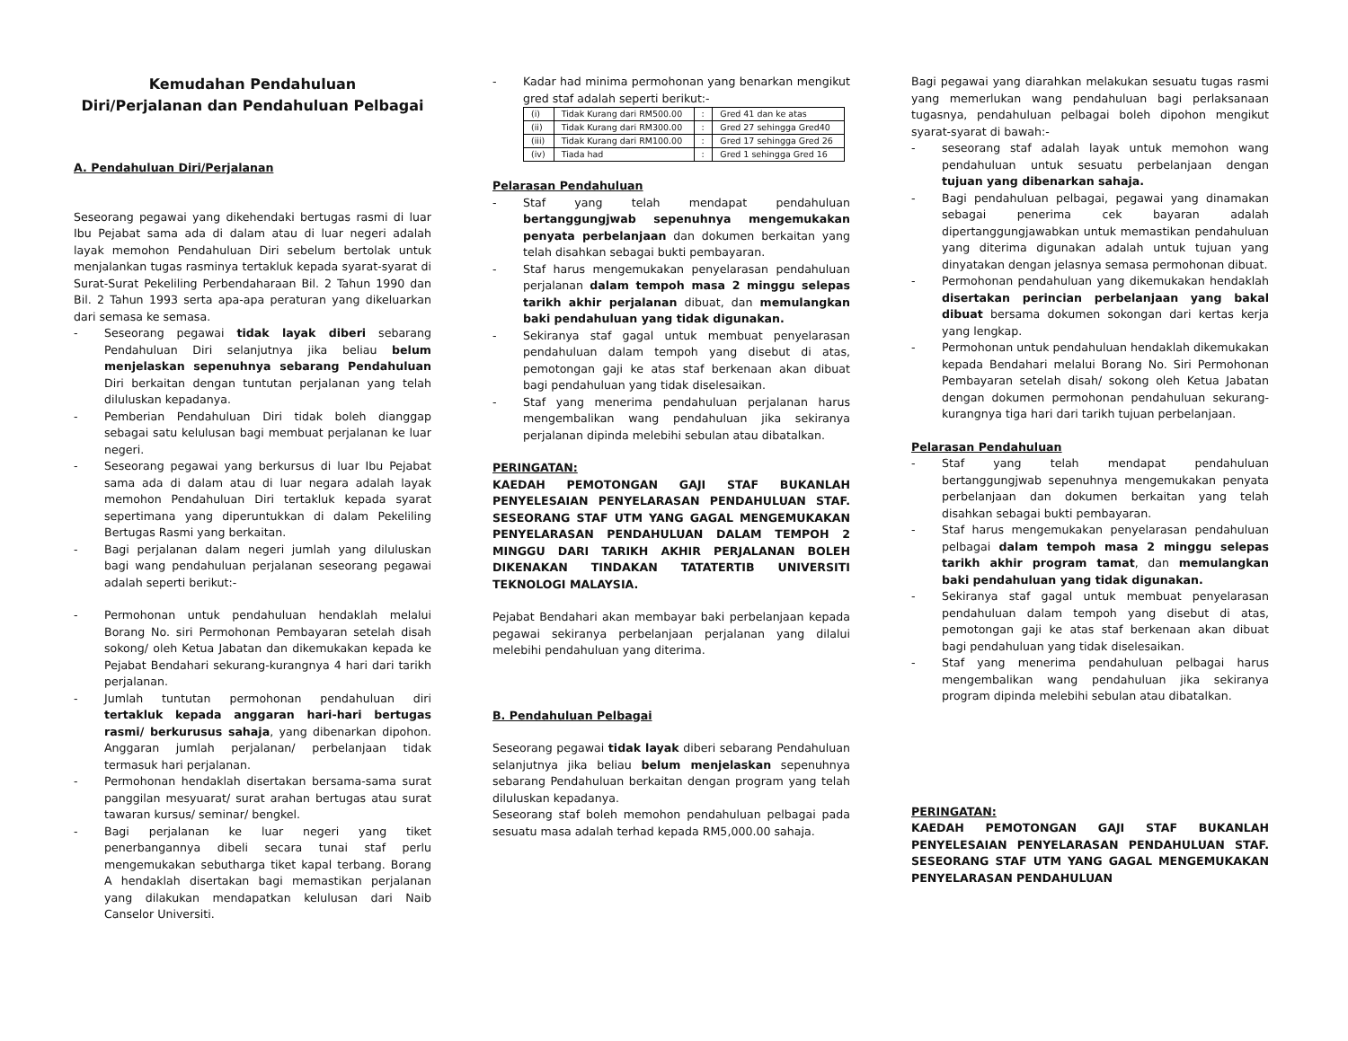Kemudahan Pendahuluan
Diri/Perjalanan dan Pendahuluan Pelbagai
A. Pendahuluan Diri/Perjalanan
Seseorang pegawai yang dikehendaki bertugas rasmi di luar Ibu Pejabat sama ada di dalam atau di luar negeri adalah layak memohon Pendahuluan Diri sebelum bertolak untuk menjalankan tugas rasminya tertakluk kepada syarat-syarat di Surat-Surat Pekeliling Perbendaharaan Bil. 2 Tahun 1990 dan Bil. 2 Tahun 1993 serta apa-apa peraturan yang dikeluarkan dari semasa ke semasa.
- Seseorang pegawai tidak layak diberi sebarang Pendahuluan Diri selanjutnya jika beliau belum menjelaskan sepenuhnya sebarang Pendahuluan Diri berkaitan dengan tuntutan perjalanan yang telah diluluskan kepadanya.
- Pemberian Pendahuluan Diri tidak boleh dianggap sebagai satu kelulusan bagi membuat perjalanan ke luar negeri.
- Seseorang pegawai yang berkursus di luar Ibu Pejabat sama ada di dalam atau di luar negara adalah layak memohon Pendahuluan Diri tertakluk kepada syarat sepertimana yang diperuntukkan di dalam Pekeliling Bertugas Rasmi yang berkaitan.
- Bagi perjalanan dalam negeri jumlah yang diluluskan bagi wang pendahuluan perjalanan seseorang pegawai adalah seperti berikut:-
- Permohonan untuk pendahuluan hendaklah melalui Borang No. siri Permohonan Pembayaran setelah disah sokong/ oleh Ketua Jabatan dan dikemukakan kepada ke Pejabat Bendahari sekurang-kurangnya 4 hari dari tarikh perjalanan.
- Jumlah tuntutan permohonan pendahuluan diri tertakluk kepada anggaran hari-hari bertugas rasmi/ berkurusus sahaja, yang dibenarkan dipohon. Anggaran jumlah perjalanan/ perbelanjaan tidak termasuk hari perjalanan.
- Permohonan hendaklah disertakan bersama-sama surat panggilan mesyuarat/ surat arahan bertugas atau surat tawaran kursus/ seminar/ bengkel.
- Bagi perjalanan ke luar negeri yang tiket penerbangannya dibeli secara tunai staf perlu mengemukakan sebutharga tiket kapal terbang. Borang A hendaklah disertakan bagi memastikan perjalanan yang dilakukan mendapatkan kelulusan dari Naib Canselor Universiti.
- Kadar had minima permohonan yang benarkan mengikut gred staf adalah seperti berikut:-
| (i) | Tidak Kurang dari RM500.00 | : | Gred 41 dan ke atas |
| (ii) | Tidak Kurang dari RM300.00 | : | Gred 27 sehingga Gred40 |
| (iii) | Tidak Kurang dari RM100.00 | : | Gred 17 sehingga Gred 26 |
| (iv) | Tiada had | : | Gred 1 sehingga Gred 16 |
Pelarasan Pendahuluan
- Staf yang telah mendapat pendahuluan bertanggungjwab sepenuhnya mengemukakan penyata perbelanjaan dan dokumen berkaitan yang telah disahkan sebagai bukti pembayaran.
- Staf harus mengemukakan penyelarasan pendahuluan perjalanan dalam tempoh masa 2 minggu selepas tarikh akhir perjalanan dibuat, dan memulangkan baki pendahuluan yang tidak digunakan.
- Sekiranya staf gagal untuk membuat penyelarasan pendahuluan dalam tempoh yang disebut di atas, pemotongan gaji ke atas staf berkenaan akan dibuat bagi pendahuluan yang tidak diselesaikan.
- Staf yang menerima pendahuluan perjalanan harus mengembalikan wang pendahuluan jika sekiranya perjalanan dipinda melebihi sebulan atau dibatalkan.
PERINGATAN:
KAEDAH PEMOTONGAN GAJI STAF BUKANLAH PENYELESAIAN PENYELARASAN PENDAHULUAN STAF. SESEORANG STAF UTM YANG GAGAL MENGEMUKAKAN PENYELARASAN PENDAHULUAN DALAM TEMPOH 2 MINGGU DARI TARIKH AKHIR PERJALANAN BOLEH DIKENAKAN TINDAKAN TATATERTIB UNIVERSITI TEKNOLOGI MALAYSIA.
Pejabat Bendahari akan membayar baki perbelanjaan kepada pegawai sekiranya perbelanjaan perjalanan yang dilalui melebihi pendahuluan yang diterima.
B. Pendahuluan Pelbagai
Seseorang pegawai tidak layak diberi sebarang Pendahuluan selanjutnya jika beliau belum menjelaskan sepenuhnya sebarang Pendahuluan berkaitan dengan program yang telah diluluskan kepadanya.
Seseorang staf boleh memohon pendahuluan pelbagai pada sesuatu masa adalah terhad kepada RM5,000.00 sahaja.
Bagi pegawai yang diarahkan melakukan sesuatu tugas rasmi yang memerlukan wang pendahuluan bagi perlaksanaan tugasnya, pendahuluan pelbagai boleh dipohon mengikut syarat-syarat di bawah:-
- seseorang staf adalah layak untuk memohon wang pendahuluan untuk sesuatu perbelanjaan dengan tujuan yang dibenarkan sahaja.
- Bagi pendahuluan pelbagai, pegawai yang dinamakan sebagai penerima cek bayaran adalah dipertanggungjawabkan untuk memastikan pendahuluan yang diterima digunakan adalah untuk tujuan yang dinyatakan dengan jelasnya semasa permohonan dibuat.
- Permohonan pendahuluan yang dikemukakan hendaklah disertakan perincian perbelanjaan yang bakal dibuat bersama dokumen sokongan dari kertas kerja yang lengkap.
- Permohonan untuk pendahuluan hendaklah dikemukakan kepada Bendahari melalui Borang No. Siri Permohonan Pembayaran setelah disah/ sokong oleh Ketua Jabatan dengan dokumen permohonan pendahuluan sekurang-kurangnya tiga hari dari tarikh tujuan perbelanjaan.
Pelarasan Pendahuluan
- Staf yang telah mendapat pendahuluan bertanggungjwab sepenuhnya mengemukakan penyata perbelanjaan dan dokumen berkaitan yang telah disahkan sebagai bukti pembayaran.
- Staf harus mengemukakan penyelarasan pendahuluan pelbagai dalam tempoh masa 2 minggu selepas tarikh akhir program tamat, dan memulangkan baki pendahuluan yang tidak digunakan.
- Sekiranya staf gagal untuk membuat penyelarasan pendahuluan dalam tempoh yang disebut di atas, pemotongan gaji ke atas staf berkenaan akan dibuat bagi pendahuluan yang tidak diselesaikan.
- Staf yang menerima pendahuluan pelbagai harus mengembalikan wang pendahuluan jika sekiranya program dipinda melebihi sebulan atau dibatalkan.
PERINGATAN:
KAEDAH PEMOTONGAN GAJI STAF BUKANLAH PENYELESAIAN PENYELARASAN PENDAHULUAN STAF. SESEORANG STAF UTM YANG GAGAL MENGEMUKAKAN PENYELARASAN PENDAHULUAN